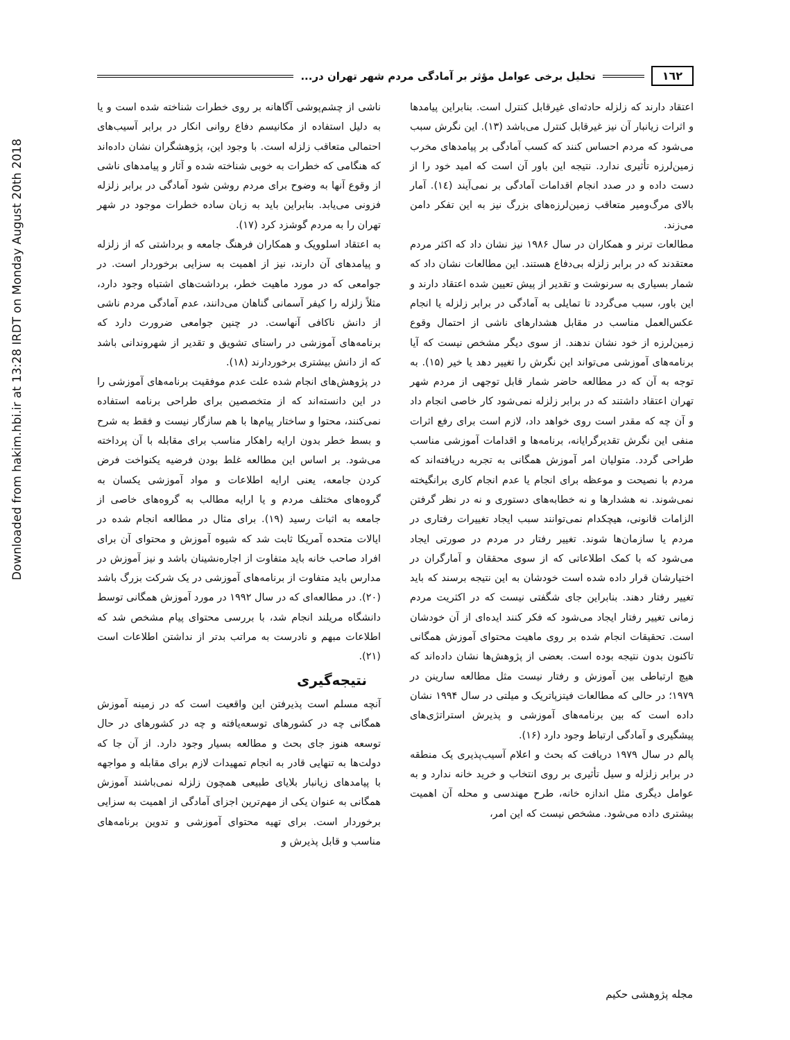١٦٢ تحلیل برخی عوامل مؤثر بر آمادگی مردم شهر تهران در...
اعتقاد دارند که زلزله حادثه‌ای غیرقابل کنترل است. بنابراین پیامدها و اثرات زیانبار آن نیز غیرقابل کنترل می‌باشد (١٣). این نگرش سبب می‌شود که مردم احساس کنند که کسب آمادگی بر پیامدهای مخرب زمین‌لرزه تأثیری ندارد. نتیجه این باور آن است که امید خود را از دست داده و در صدد انجام اقدامات آمادگی بر نمی‌آیند (١٤). آمار بالای مرگ‌ومیر متعاقب زمین‌لرزه‌های بزرگ نیز به این تفکر دامن می‌زند.
مطالعات ترنر و همکاران در سال ١٩٨۶ نیز نشان داد که اکثر مردم معتقدند که در برابر زلزله بی‌دفاع هستند. این مطالعات نشان داد که شمار بسیاری به سرنوشت و تقدیر از پیش تعیین شده اعتقاد دارند و این باور، سبب می‌گردد تا تمایلی به آمادگی در برابر زلزله یا انجام عکس‌العمل مناسب در مقابل هشدارهای ناشی از احتمال وقوع زمین‌لرزه از خود نشان ندهند. از سوی دیگر مشخص نیست که آیا برنامه‌های آموزشی می‌تواند این نگرش را تغییر دهد یا خیر (١۵). به توجه به آن که در مطالعه حاضر شمار قابل توجهی از مردم شهر تهران اعتقاد داشتند که در برابر زلزله نمی‌شود کار خاصی انجام داد و آن چه که مقدر است روی خواهد داد، لازم است برای رفع اثرات منفی این نگرش تقدیرگرایانه، برنامه‌ها و اقدامات آموزشی مناسب طراحی گردد. متولیان امر آموزش همگانی به تجربه دریافته‌اند که مردم با نصیحت و موعظه برای انجام یا عدم انجام کاری برانگیخته نمی‌شوند. نه هشدارها و نه خطابه‌های دستوری و نه در نظر گرفتن الزامات قانونی، هیچکدام نمی‌توانند سبب ایجاد تغییرات رفتاری در مردم یا سازمان‌ها شوند. تغییر رفتار در مردم در صورتی ایجاد می‌شود که با کمک اطلاعاتی که از سوی محققان و آمارگران در اختیارشان قرار داده شده است خودشان به این نتیجه برسند که باید تغییر رفتار دهند. بنابراین جای شگفتی نیست که در اکثریت مردم زمانی تغییر رفتار ایجاد می‌شود که فکر کنند ایده‌ای از آن خودشان است. تحقیقات انجام شده بر روی ماهیت محتوای آموزش همگانی تاکنون بدون نتیجه بوده است. بعضی از پژوهش‌ها نشان داده‌اند که هیچ ارتباطی بین آموزش و رفتار نیست مثل مطالعه سارینن در ١٩٧٩؛ در حالی که مطالعات فیتزپاتریک و میلتی در سال ١٩٩۴ نشان داده است که بین برنامه‌های آموزشی و پذیرش استراتژی‌های پیشگیری و آمادگی ارتباط وجود دارد (١۶).
پالم در سال ١٩٧٩ دریافت که بحث و اعلام آسیب‌پذیری یک منطقه در برابر زلزله و سیل تأثیری بر روی انتخاب و خرید خانه ندارد و به عوامل دیگری مثل اندازه خانه، طرح مهندسی و محله آن اهمیت بیشتری داده می‌شود. مشخص نیست که این امر،
ناشی از چشم‌پوشی آگاهانه بر روی خطرات شناخته شده است و یا به دلیل استفاده از مکانیسم دفاع روانی انکار در برابر آسیب‌های احتمالی متعاقب زلزله است. با وجود این، پژوهشگران نشان داده‌اند که هنگامی که خطرات به خوبی شناخته شده و آثار و پیامدهای ناشی از وقوع آنها به وضوح برای مردم روشن شود آمادگی در برابر زلزله فزونی می‌یابد. بنابراین باید به زبان ساده خطرات موجود در شهر تهران را به مردم گوشزد کرد (١٧).
به اعتقاد اسلوویک و همکاران فرهنگ جامعه و برداشتی که از زلزله و پیامدهای آن دارند، نیز از اهمیت به سزایی برخوردار است. در جوامعی که در مورد ماهیت خطر، برداشت‌های اشتباه وجود دارد، مثلاً زلزله را کیفر آسمانی گناهان می‌دانند، عدم آمادگی مردم ناشی از دانش ناکافی آنهاست. در چنین جوامعی ضرورت دارد که برنامه‌های آموزشی در راستای تشویق و تقدیر از شهروندانی باشد که از دانش بیشتری برخوردارند (١٨).
در پژوهش‌های انجام شده علت عدم موفقیت برنامه‌های آموزشی را در این دانسته‌اند که از متخصصین برای طراحی برنامه استفاده نمی‌کنند، محتوا و ساختار پیام‌ها با هم سازگار نیست و فقط به شرح و بسط خطر بدون ارایه راهکار مناسب برای مقابله با آن پرداخته می‌شود. بر اساس این مطالعه غلط بودن فرضیه یکنواخت فرض کردن جامعه، یعنی ارایه اطلاعات و مواد آموزشی یکسان به گروه‌های مختلف مردم و یا ارایه مطالب به گروه‌های خاصی از جامعه به اثبات رسید (١٩). برای مثال در مطالعه انجام شده در ایالات متحده آمریکا ثابت شد که شیوه آموزش و محتوای آن برای افراد صاحب خانه باید متفاوت از اجاره‌نشینان باشد و نیز آموزش در مدارس باید متفاوت از برنامه‌های آموزشی در یک شرکت بزرگ باشد (٢٠). در مطالعه‌ای که در سال ١٩٩٢ در مورد آموزش همگانی توسط دانشگاه مریلند انجام شد، با بررسی محتوای پیام مشخص شد که اطلاعات مبهم و نادرست به مراتب بدتر از نداشتن اطلاعات است (٢١).
نتیجه‌گیری
آنچه مسلم است پذیرفتن این واقعیت است که در زمینه آموزش همگانی چه در کشورهای توسعه‌یافته و چه در کشورهای در حال توسعه هنوز جای بحث و مطالعه بسیار وجود دارد. از آن جا که دولت‌ها به تنهایی قادر به انجام تمهیدات لازم برای مقابله و مواجهه با پیامدهای زیانبار بلایای طبیعی همچون زلزله نمی‌باشند آموزش همگانی به عنوان یکی از مهم‌ترین اجزای آمادگی از اهمیت به سزایی برخوردار است. برای تهیه محتوای آموزشی و تدوین برنامه‌های مناسب و قابل پذیرش و
مجله پژوهشی حکیم
Downloaded from hakim.hbi.ir at 13:28 IRDT on Monday August 20th 2018